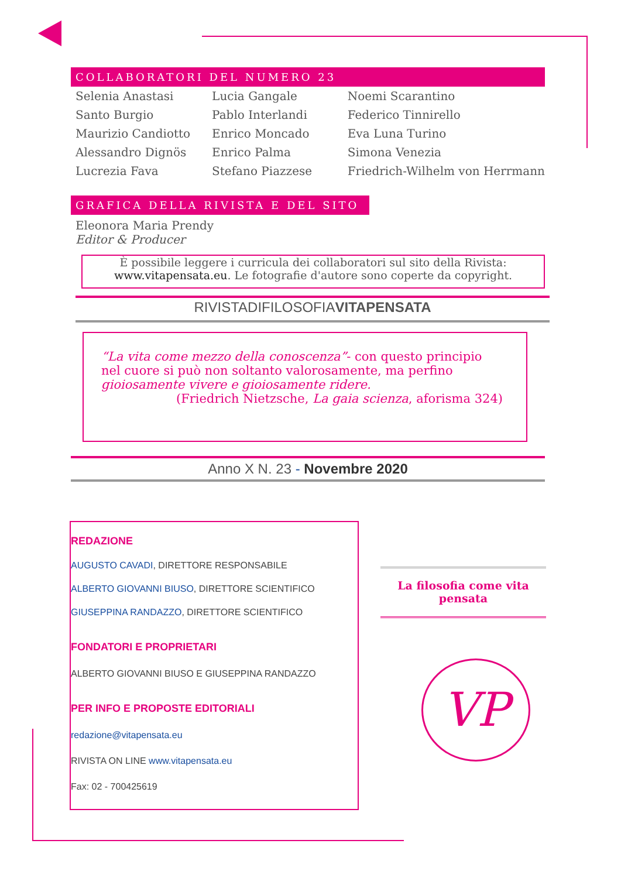COLLABORATORI DEL NUMERO 23
| Selenia Anastasi | Lucia Gangale | Noemi Scarantino |
| Santo Burgio | Pablo Interlandi | Federico Tinnirello |
| Maurizio Candiotto | Enrico Moncado | Eva Luna Turino |
| Alessandro Dignös | Enrico Palma | Simona Venezia |
| Lucrezia Fava | Stefano Piazzese | Friedrich-Wilhelm von Herrmann |
GRAFICA DELLA RIVISTA E DEL SITO
Eleonora Maria Prendy
Editor & Producer
È possibile leggere i curricula dei collaboratori sul sito della Rivista:
www.vitapensata.eu. Le fotografie d'autore sono coperte da copyright.
RIVISTADIFILOSOFIAVITAPENSATA
“La vita come mezzo della conoscenza”- con questo principio nel cuore si può non soltanto valorosamente, ma perfino gioiosamente vivere e gioiosamente ridere.
(Friedrich Nietzsche, La gaia scienza, aforisma 324)
Anno X N. 23 - Novembre 2020
REDAZIONE
AUGUSTO CAVADI, DIRETTORE RESPONSABILE
ALBERTO GIOVANNI BIUSO, DIRETTORE SCIENTIFICO
GIUSEPPINA RANDAZZO, DIRETTORE SCIENTIFICO
FONDATORI E PROPRIETARI
ALBERTO GIOVANNI BIUSO E GIUSEPPINA RANDAZZO
PER INFO E PROPOSTE EDITORIALI
redazione@vitapensata.eu
RIVISTA ON LINE www.vitapensata.eu
Fax: 02 - 700425619
La filosofia come vita pensata
VP